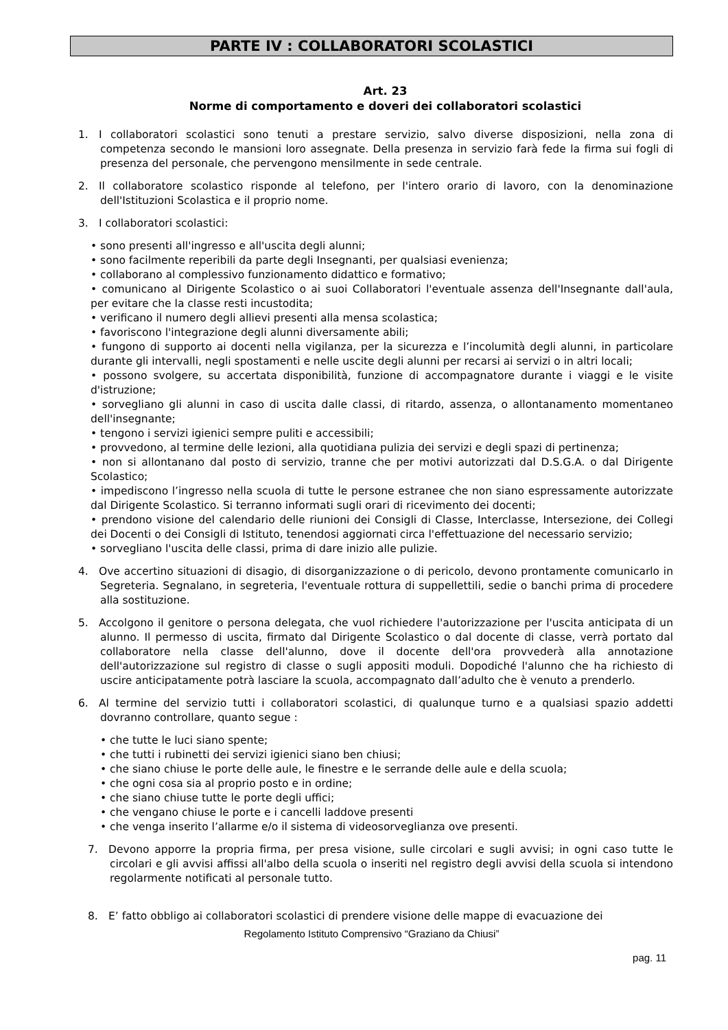PARTE IV : COLLABORATORI SCOLASTICI
Art. 23
Norme di comportamento e doveri dei collaboratori scolastici
1. I collaboratori scolastici sono tenuti a prestare servizio, salvo diverse disposizioni, nella zona di competenza secondo le mansioni loro assegnate. Della presenza in servizio farà fede la firma sui fogli di presenza del personale, che pervengono mensilmente in sede centrale.
2. Il collaboratore scolastico risponde al telefono, per l'intero orario di lavoro, con la denominazione dell'Istituzioni Scolastica e il proprio nome.
3. I collaboratori scolastici:
• sono presenti all'ingresso e all'uscita degli alunni;
• sono facilmente reperibili da parte degli Insegnanti, per qualsiasi evenienza;
• collaborano al complessivo funzionamento didattico e formativo;
• comunicano al Dirigente Scolastico o ai suoi Collaboratori l'eventuale assenza dell'Insegnante dall'aula, per evitare che la classe resti incustodita;
• verificano il numero degli allievi presenti alla mensa scolastica;
• favoriscono l'integrazione degli alunni diversamente abili;
• fungono di supporto ai docenti nella vigilanza, per la sicurezza e l’incolumità degli alunni, in particolare durante gli intervalli, negli spostamenti e nelle uscite degli alunni per recarsi ai servizi o in altri locali;
• possono svolgere, su accertata disponibilità, funzione di accompagnatore durante i viaggi e le visite d'istruzione;
• sorvegliano gli alunni in caso di uscita dalle classi, di ritardo, assenza, o allontanamento momentaneo dell'insegnante;
• tengono i servizi igienici sempre puliti e accessibili;
• provvedono, al termine delle lezioni, alla quotidiana pulizia dei servizi e degli spazi di pertinenza;
• non si allontanano dal posto di servizio, tranne che per motivi autorizzati dal D.S.G.A. o dal Dirigente Scolastico;
• impediscono l’ingresso nella scuola di tutte le persone estranee che non siano espressamente autorizzate dal Dirigente Scolastico. Si terranno informati sugli orari di ricevimento dei docenti;
• prendono visione del calendario delle riunioni dei Consigli di Classe, Interclasse, Intersezione, dei Collegi dei Docenti o dei Consigli di Istituto, tenendosi aggiornati circa l'effettuazione del necessario servizio;
• sorvegliano l'uscita delle classi, prima di dare inizio alle pulizie.
4. Ove accertino situazioni di disagio, di disorganizzazione o di pericolo, devono prontamente comunicarlo in Segreteria. Segnalano, in segreteria, l'eventuale rottura di suppellettili, sedie o banchi prima di procedere alla sostituzione.
5. Accolgono il genitore o persona delegata, che vuol richiedere l'autorizzazione per l'uscita anticipata di un alunno. Il permesso di uscita, firmato dal Dirigente Scolastico o dal docente di classe, verrà portato dal collaboratore nella classe dell'alunno, dove il docente dell'ora provvederà alla annotazione dell'autorizzazione sul registro di classe o sugli appositi moduli. Dopodiché l'alunno che ha richiesto di uscire anticipatamente potrà lasciare la scuola, accompagnato dall’adulto che è venuto a prenderlo.
6. Al termine del servizio tutti i collaboratori scolastici, di qualunque turno e a qualsiasi spazio addetti dovranno controllare, quanto segue :
• che tutte le luci siano spente;
• che tutti i rubinetti dei servizi igienici siano ben chiusi;
• che siano chiuse le porte delle aule, le finestre e le serrande delle aule e della scuola;
• che ogni cosa sia al proprio posto e in ordine;
• che siano chiuse tutte le porte degli uffici;
• che vengano chiuse le porte e i cancelli laddove presenti
• che venga inserito l’allarme e/o il sistema di videosorveglianza ove presenti.
7. Devono apporre la propria firma, per presa visione, sulle circolari e sugli avvisi; in ogni caso tutte le circolari e gli avvisi affissi all'albo della scuola o inseriti nel registro degli avvisi della scuola si intendono regolarmente notificati al personale tutto.
8. E’ fatto obbligo ai collaboratori scolastici di prendere visione delle mappe di evacuazione dei
Regolamento Istituto Comprensivo “Graziano da Chiusi”
pag. 11